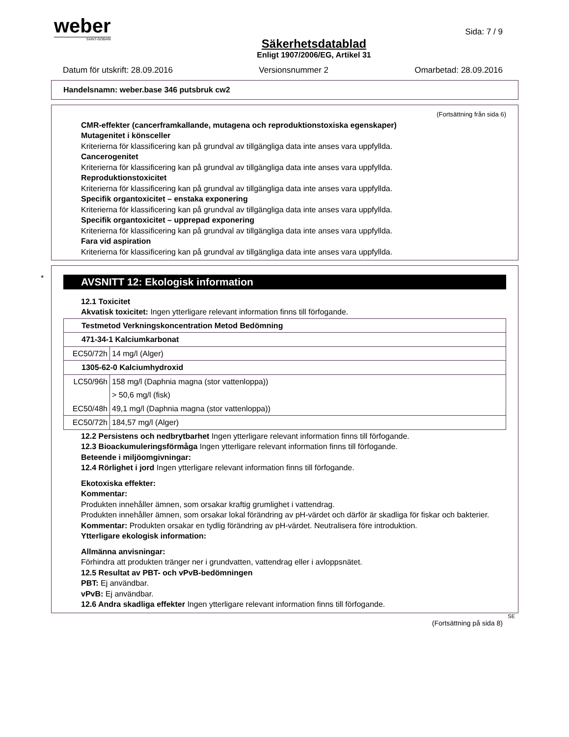weber
SAINT-GOBAIN
Sida: 7 / 9
Säkerhetsdatablad
Enligt 1907/2006/EG, Artikel 31
Datum för utskrift: 28.09.2016 Versionsnummer 2 Omarbetad: 28.09.2016
Handelsnamn: weber.base 346 putsbruk cw2
(Fortsättning från sida 6)
CMR-effekter (cancerframkallande, mutagena och reproduktionstoxiska egenskaper)
Mutagenitet i könsceller
Kriterierna för klassificering kan på grundval av tillgängliga data inte anses vara uppfyllda.
Cancerogenitet
Kriterierna för klassificering kan på grundval av tillgängliga data inte anses vara uppfyllda.
Reproduktionstoxicitet
Kriterierna för klassificering kan på grundval av tillgängliga data inte anses vara uppfyllda.
Specifik organtoxicitet – enstaka exponering
Kriterierna för klassificering kan på grundval av tillgängliga data inte anses vara uppfyllda.
Specifik organtoxicitet – upprepad exponering
Kriterierna för klassificering kan på grundval av tillgängliga data inte anses vara uppfyllda.
Fara vid aspiration
Kriterierna för klassificering kan på grundval av tillgängliga data inte anses vara uppfyllda.
*
AVSNITT 12: Ekologisk information
12.1 Toxicitet
Akvatisk toxicitet: Ingen ytterligare relevant information finns till förfogande.
| Testmetod Verkningskoncentration Metod Bedömning | |
| 471-34-1 Kalciumkarbonat | |
| EC50/72h | 14 mg/l (Alger) |
| 1305-62-0 Kalciumhydroxid | |
| LC50/96h | 158 mg/l (Daphnia magna (stor vattenloppa)) |
| | > 50,6 mg/l (fisk) |
| EC50/48h | 49,1 mg/l (Daphnia magna (stor vattenloppa)) |
| EC50/72h | 184,57 mg/l (Alger) |
12.2 Persistens och nedbrytbarhet Ingen ytterligare relevant information finns till förfogande.
12.3 Bioackumuleringsförmåga Ingen ytterligare relevant information finns till förfogande.
Beteende i miljöomgivningar:
12.4 Rörlighet i jord Ingen ytterligare relevant information finns till förfogande.
Ekotoxiska effekter:
Kommentar:
Produkten innehåller ämnen, som orsakar kraftig grumlighet i vattendrag.
Produkten innehåller ämnen, som orsakar lokal förändring av pH-värdet och därför är skadliga för fiskar och bakterier.
Kommentar: Produkten orsakar en tydlig förändring av pH-värdet. Neutralisera före introduktion.
Ytterligare ekologisk information:
Allmänna anvisningar:
Förhindra att produkten tränger ner i grundvatten, vattendrag eller i avloppsnätet.
12.5 Resultat av PBT- och vPvB-bedömningen
PBT: Ej användbar.
vPvB: Ej användbar.
12.6 Andra skadliga effekter Ingen ytterligare relevant information finns till förfogande.
SE
(Fortsättning på sida 8)